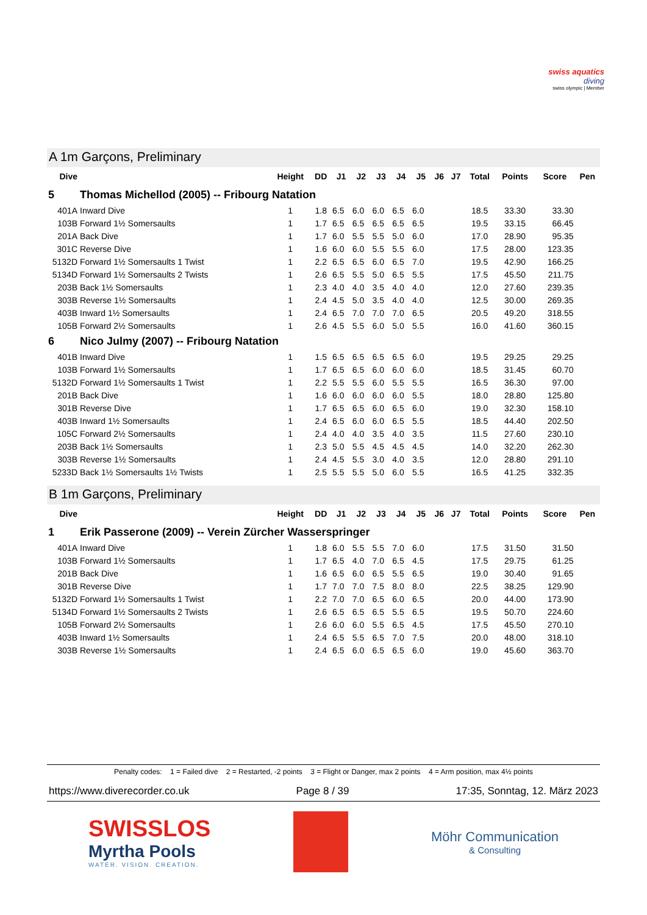swiss aquatics
diving
swiss olympic | Member
A 1m Garçons, Preliminary
| Dive | | Height | DD | J1 | J2 | J3 | J4 | J5 | J6 | J7 | Total | Points | Score | Pen |
| --- | --- | --- | --- | --- | --- | --- | --- | --- | --- | --- | --- | --- | --- | --- |
| 5 | Thomas Michellod (2005) -- Fribourg Natation | | | | | | | | | | | | | |
| 401A | Inward Dive | 1 | 1.8 | 6.5 | 6.0 | 6.0 | 6.5 | 6.0 | | | 18.5 | 33.30 | 33.30 | |
| 103B | Forward 1½ Somersaults | 1 | 1.7 | 6.5 | 6.5 | 6.5 | 6.5 | 6.5 | | | 19.5 | 33.15 | 66.45 | |
| 201A | Back Dive | 1 | 1.7 | 6.0 | 5.5 | 5.5 | 5.0 | 6.0 | | | 17.0 | 28.90 | 95.35 | |
| 301C | Reverse Dive | 1 | 1.6 | 6.0 | 6.0 | 5.5 | 5.5 | 6.0 | | | 17.5 | 28.00 | 123.35 | |
| 5132D | Forward 1½ Somersaults 1 Twist | 1 | 2.2 | 6.5 | 6.5 | 6.0 | 6.5 | 7.0 | | | 19.5 | 42.90 | 166.25 | |
| 5134D | Forward 1½ Somersaults 2 Twists | 1 | 2.6 | 6.5 | 5.5 | 5.0 | 6.5 | 5.5 | | | 17.5 | 45.50 | 211.75 | |
| 203B | Back 1½ Somersaults | 1 | 2.3 | 4.0 | 4.0 | 3.5 | 4.0 | 4.0 | | | 12.0 | 27.60 | 239.35 | |
| 303B | Reverse 1½ Somersaults | 1 | 2.4 | 4.5 | 5.0 | 3.5 | 4.0 | 4.0 | | | 12.5 | 30.00 | 269.35 | |
| 403B | Inward 1½ Somersaults | 1 | 2.4 | 6.5 | 7.0 | 7.0 | 7.0 | 6.5 | | | 20.5 | 49.20 | 318.55 | |
| 105B | Forward 2½ Somersaults | 1 | 2.6 | 4.5 | 5.5 | 6.0 | 5.0 | 5.5 | | | 16.0 | 41.60 | 360.15 | |
| 6 | Nico Julmy (2007) -- Fribourg Natation | | | | | | | | | | | | | |
| 401B | Inward Dive | 1 | 1.5 | 6.5 | 6.5 | 6.5 | 6.5 | 6.0 | | | 19.5 | 29.25 | 29.25 | |
| 103B | Forward 1½ Somersaults | 1 | 1.7 | 6.5 | 6.5 | 6.0 | 6.0 | 6.0 | | | 18.5 | 31.45 | 60.70 | |
| 5132D | Forward 1½ Somersaults 1 Twist | 1 | 2.2 | 5.5 | 5.5 | 6.0 | 5.5 | 5.5 | | | 16.5 | 36.30 | 97.00 | |
| 201B | Back Dive | 1 | 1.6 | 6.0 | 6.0 | 6.0 | 6.0 | 5.5 | | | 18.0 | 28.80 | 125.80 | |
| 301B | Reverse Dive | 1 | 1.7 | 6.5 | 6.5 | 6.0 | 6.5 | 6.0 | | | 19.0 | 32.30 | 158.10 | |
| 403B | Inward 1½ Somersaults | 1 | 2.4 | 6.5 | 6.0 | 6.0 | 6.5 | 5.5 | | | 18.5 | 44.40 | 202.50 | |
| 105C | Forward 2½ Somersaults | 1 | 2.4 | 4.0 | 4.0 | 3.5 | 4.0 | 3.5 | | | 11.5 | 27.60 | 230.10 | |
| 203B | Back 1½ Somersaults | 1 | 2.3 | 5.0 | 5.5 | 4.5 | 4.5 | 4.5 | | | 14.0 | 32.20 | 262.30 | |
| 303B | Reverse 1½ Somersaults | 1 | 2.4 | 4.5 | 5.5 | 3.0 | 4.0 | 3.5 | | | 12.0 | 28.80 | 291.10 | |
| 5233D | Back 1½ Somersaults 1½ Twists | 1 | 2.5 | 5.5 | 5.5 | 5.0 | 6.0 | 5.5 | | | 16.5 | 41.25 | 332.35 | |
B 1m Garçons, Preliminary
| Dive | | Height | DD | J1 | J2 | J3 | J4 | J5 | J6 | J7 | Total | Points | Score | Pen |
| --- | --- | --- | --- | --- | --- | --- | --- | --- | --- | --- | --- | --- | --- | --- |
| 1 | Erik Passerone (2009) -- Verein Zürcher Wasserspringer | | | | | | | | | | | | | |
| 401A | Inward Dive | 1 | 1.8 | 6.0 | 5.5 | 5.5 | 7.0 | 6.0 | | | 17.5 | 31.50 | 31.50 | |
| 103B | Forward 1½ Somersaults | 1 | 1.7 | 6.5 | 4.0 | 7.0 | 6.5 | 4.5 | | | 17.5 | 29.75 | 61.25 | |
| 201B | Back Dive | 1 | 1.6 | 6.5 | 6.0 | 6.5 | 5.5 | 6.5 | | | 19.0 | 30.40 | 91.65 | |
| 301B | Reverse Dive | 1 | 1.7 | 7.0 | 7.0 | 7.5 | 8.0 | 8.0 | | | 22.5 | 38.25 | 129.90 | |
| 5132D | Forward 1½ Somersaults 1 Twist | 1 | 2.2 | 7.0 | 7.0 | 6.5 | 6.0 | 6.5 | | | 20.0 | 44.00 | 173.90 | |
| 5134D | Forward 1½ Somersaults 2 Twists | 1 | 2.6 | 6.5 | 6.5 | 6.5 | 5.5 | 6.5 | | | 19.5 | 50.70 | 224.60 | |
| 105B | Forward 2½ Somersaults | 1 | 2.6 | 6.0 | 6.0 | 5.5 | 6.5 | 4.5 | | | 17.5 | 45.50 | 270.10 | |
| 403B | Inward 1½ Somersaults | 1 | 2.4 | 6.5 | 5.5 | 6.5 | 7.0 | 7.5 | | | 20.0 | 48.00 | 318.10 | |
| 303B | Reverse 1½ Somersaults | 1 | 2.4 | 6.5 | 6.0 | 6.5 | 6.5 | 6.0 | | | 19.0 | 45.60 | 363.70 | |
Penalty codes: 1 = Failed dive 2 = Restarted, -2 points 3 = Flight or Danger, max 2 points 4 = Arm position, max 4½ points
https://www.diverecorder.co.uk Page 8 / 39 17:35, Sonntag, 12. März 2023
SWISSLOS
Myrtha Pools
WATER. VISION. CREATION.
Möhr Communication
& Consulting